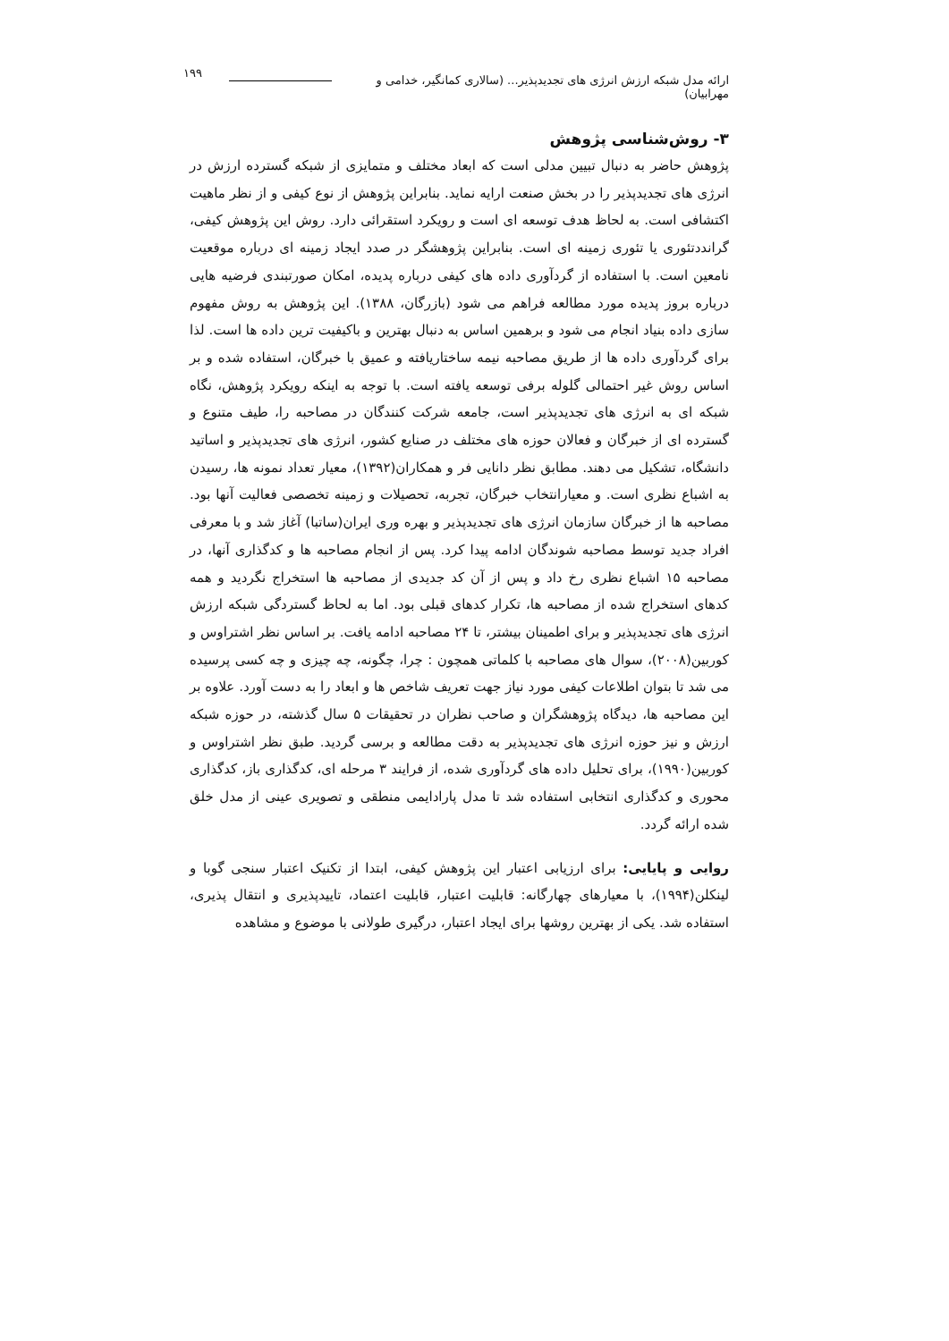ارائه مدل شبکه ارزش انرژی های تجدیدپذیر... (سالاری کمانگیر، خدامی و مهرابیان) ۱۹۹
۳- روش‌شناسی پژوهش
پژوهش حاضر به دنبال تبیین مدلی است که ابعاد مختلف و متمایزی از شبکه گسترده ارزش در انرژی های تجدیدپذیر را در بخش صنعت ارایه نماید. بنابراین پژوهش از نوع کیفی و از نظر ماهیت اکتشافی است. به لحاظ هدف توسعه ای است و رویکرد استقرائی دارد. روش این پژوهش کیفی، گراندد‌تئوری یا تئوری زمینه ای است. بنابراین پژوهشگر در صدد ایجاد زمینه ای درباره موقعیت نامعین است. با استفاده از گردآوری داده های کیفی درباره پدیده، امکان صورتبندی فرضیه هایی درباره بروز پدیده مورد مطالعه فراهم می شود (بازرگان، ۱۳۸۸). این پژوهش به روش مفهوم سازی داده بنیاد انجام می شود و برهمین اساس به دنبال بهترین و باکیفیت ترین داده ها است. لذا برای گردآوری داده ها از طریق مصاحبه نیمه ساختاریافته و عمیق با خبرگان، استفاده شده و بر اساس روش غیر احتمالی گلوله برفی توسعه یافته است. با توجه به اینکه رویکرد پژوهش، نگاه شبکه ای به انرژی های تجدیدپذیر است، جامعه شرکت کنندگان در مصاحبه را، طیف متنوع و گسترده ای از خبرگان و فعالان حوزه های مختلف در صنایع کشور، انرژی های تجدیدپذیر و اساتید دانشگاه، تشکیل می دهند. مطابق نظر دانایی فر و همکاران(۱۳۹۲)، معیار تعداد نمونه ها، رسیدن به اشباع نظری است. و معیارانتخاب خبرگان، تجربه، تحصیلات و زمینه تخصصی فعالیت آنها بود. مصاحبه ها از خبرگان سازمان انرژی های تجدیدپذیر و بهره وری ایران(ساتبا) آغاز شد و با معرفی افراد جدید توسط مصاحبه شوندگان ادامه پیدا کرد. پس از انجام مصاحبه ها و کدگذاری آنها، در مصاحبه ۱۵ اشباع نظری رخ داد و پس از آن کد جدیدی از مصاحبه ها استخراج نگردید و همه کدهای استخراج شده از مصاحبه ها، تکرار کدهای قبلی بود. اما به لحاظ گستردگی شبکه ارزش انرژی های تجدیدپذیر و برای اطمینان بیشتر، تا ۲۴ مصاحبه ادامه یافت. بر اساس نظر اشتراوس و کوربین(۲۰۰۸)، سوال های مصاحبه با کلماتی همچون : چرا، چگونه، چه چیزی و چه کسی پرسیده می شد تا بتوان اطلاعات کیفی مورد نیاز جهت تعریف شاخص ها و ابعاد را به دست آورد. علاوه بر این مصاحبه ها، دیدگاه پژوهشگران و صاحب نظران در تحقیقات ۵ سال گذشته، در حوزه شبکه ارزش و نیز حوزه انرژی های تجدیدپذیر به دقت مطالعه و برسی گردید. طبق نظر اشتراوس و کوربین(۱۹۹۰)، برای تحلیل داده های گردآوری شده، از فرایند ۳ مرحله ای، کدگذاری باز، کدگذاری محوری و کدگذاری انتخابی استفاده شد تا مدل پارادایمی منطقی و تصویری عینی از مدل خلق شده ارائه گردد.
روایی و پایایی: برای ارزیابی اعتبار این پژوهش کیفی، ابتدا از تکنیک اعتبار سنجی گوبا و لینکلن(۱۹۹۴)، با معیارهای چهارگانه: قابلیت اعتبار، قابلیت اعتماد، تاییدپذیری و انتقال پذیری، استفاده شد. یکی از بهترین روشها برای ایجاد اعتبار، درگیری طولانی با موضوع و مشاهده